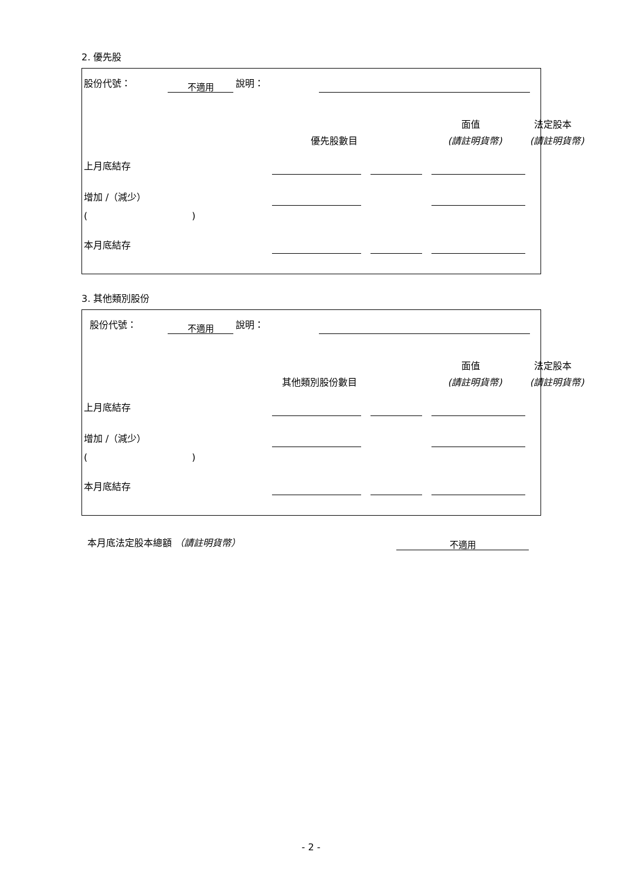2. 優先股
股份代號： 不適用 說明：
面值 法定股本
優先股數目 (請註明貨幣) (請註明貨幣)
上月底結存
增加 /（減少）
( )
本月底結存
3. 其他類別股份
股份代號： 不適用 說明：
面值 法定股本
其他類別股份數目 (請註明貨幣) (請註明貨幣)
上月底結存
增加 /（減少）
( )
本月底結存
本月底法定股本總額 （請註明貨幣） 不適用
- 2 -